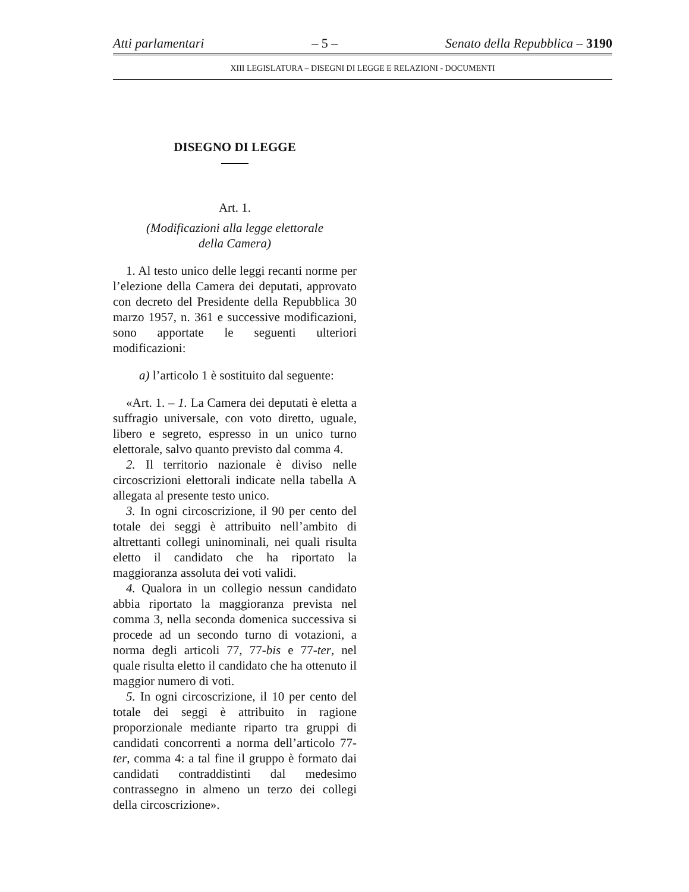Atti parlamentari – 5 – Senato della Repubblica – 3190
XIII LEGISLATURA – DISEGNI DI LEGGE E RELAZIONI - DOCUMENTI
DISEGNO DI LEGGE
Art. 1.
(Modificazioni alla legge elettorale
della Camera)
1. Al testo unico delle leggi recanti norme per l’elezione della Camera dei deputati, approvato con decreto del Presidente della Repubblica 30 marzo 1957, n. 361 e successive modificazioni, sono apportate le seguenti ulteriori modificazioni:
a) l’articolo 1 è sostituito dal seguente:
«Art. 1. – 1. La Camera dei deputati è eletta a suffragio universale, con voto diretto, uguale, libero e segreto, espresso in un unico turno elettorale, salvo quanto previsto dal comma 4.
2. Il territorio nazionale è diviso nelle circoscrizioni elettorali indicate nella tabella A allegata al presente testo unico.
3. In ogni circoscrizione, il 90 per cento del totale dei seggi è attribuito nell’ambito di altrettanti collegi uninominali, nei quali risulta eletto il candidato che ha riportato la maggioranza assoluta dei voti validi.
4. Qualora in un collegio nessun candidato abbia riportato la maggioranza prevista nel comma 3, nella seconda domenica successiva si procede ad un secondo turno di votazioni, a norma degli articoli 77, 77-bis e 77-ter, nel quale risulta eletto il candidato che ha ottenuto il maggior numero di voti.
5. In ogni circoscrizione, il 10 per cento del totale dei seggi è attribuito in ragione proporzionale mediante riparto tra gruppi di candidati concorrenti a norma dell’articolo 77-ter, comma 4: a tal fine il gruppo è formato dai candidati contraddistinti dal medesimo contrassegno in almeno un terzo dei collegi della circoscrizione».